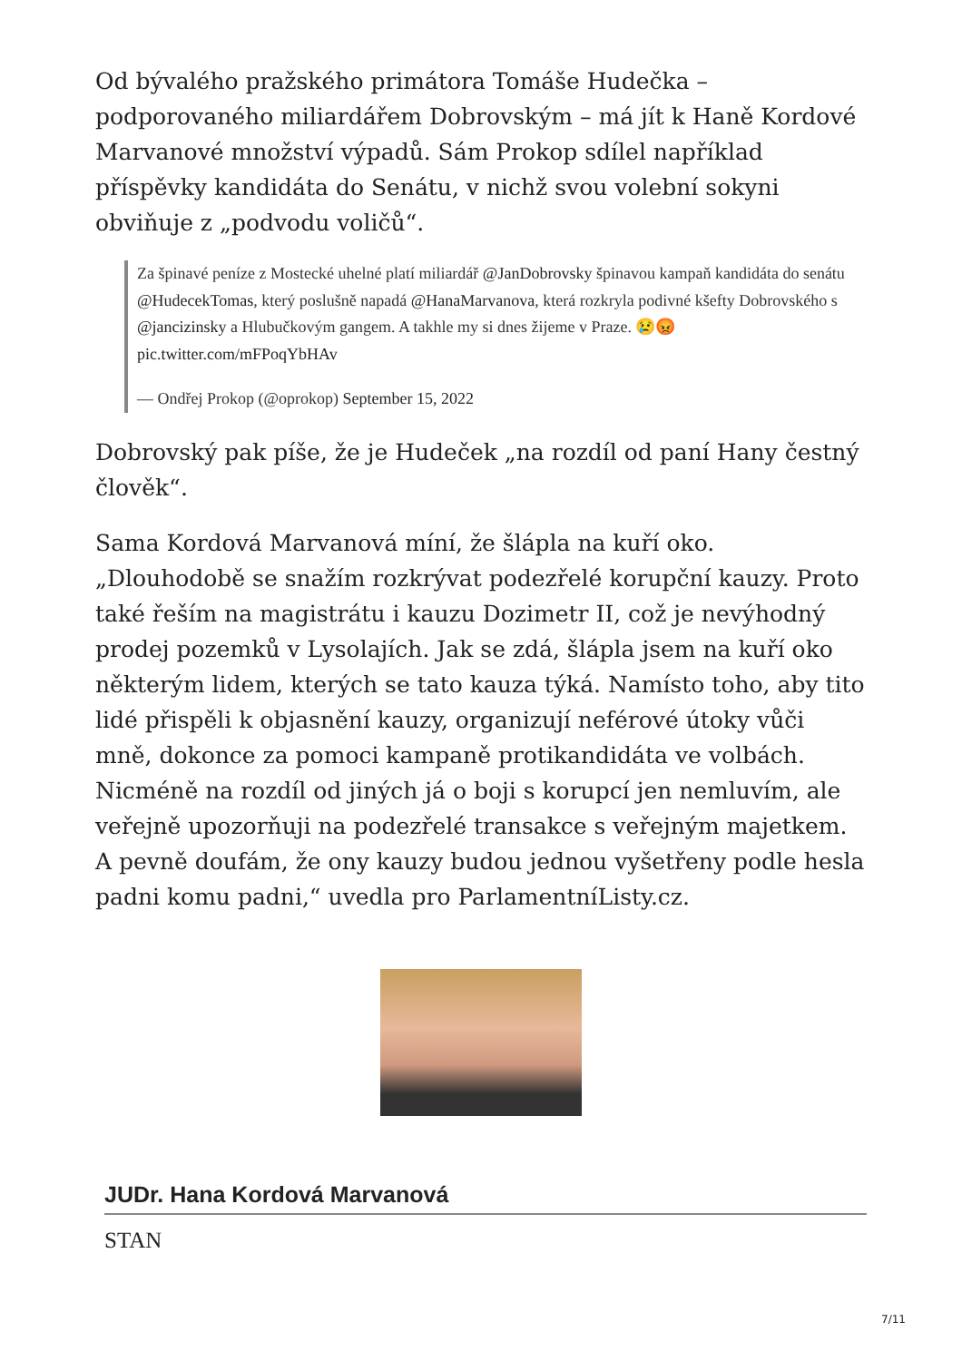Od bývalého pražského primátora Tomáše Hudečka – podporovaného miliardářem Dobrovským – má jít k Haně Kordové Marvanové množství výpadů. Sám Prokop sdílel například příspěvky kandidáta do Senátu, v nichž svou volební sokyni obviňuje z „podvodu voličů“.
Za špinavé peníze z Mostecké uhelné platí miliardář @JanDobrovsky špinavou kampaň kandidáta do senátu @HudecekTomas, který poslušně napadá @HanaMarvanova, která rozkryla podivné kšefty Dobrovského s @jancizinsky a Hlubučkovým gangem. A takhle my si dnes žijeme v Praze. 😢😡 pic.twitter.com/mFPoqYbHAv
— Ondřej Prokop (@oprokop) September 15, 2022
Dobrovský pak píše, že je Hudeček „na rozdíl od paní Hany čestný člověk“.
Sama Kordová Marvanová míní, že šlápla na kuří oko. „Dlouhodobě se snažím rozkrývat podezřelé korupční kauzy. Proto také řeším na magistrátu i kauzu Dozimetr II, což je nevýhodný prodej pozemků v Lysolajích. Jak se zdá, šlápla jsem na kuří oko některým lidem, kterých se tato kauza týká. Namísto toho, aby tito lidé přispěli k objasnění kauzy, organizují neférové útoky vůči mně, dokonce za pomoci kampaně protikandidáta ve volbách. Nicméně na rozdíl od jiných já o boji s korupcí jen nemluvím, ale veřejně upozorňuji na podezřelé transakce s veřejným majetkem. A pevně doufám, že ony kauzy budou jednou vyšetřeny podle hesla padni komu padni,“ uvedla pro ParlamentníListy.cz.
JUDr. Hana Kordová Marvanová
STAN
7/11